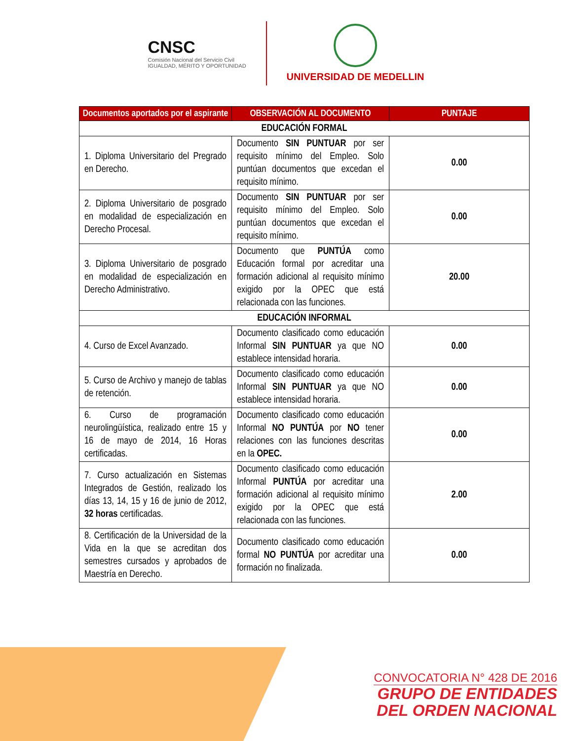CNSC
Comisión Nacional del Servicio Civil
IGUALDAD, MÉRITO Y OPORTUNIDAD
UNIVERSIDAD DE MEDELLIN
| Documentos aportados por el aspirante | OBSERVACIÓN AL DOCUMENTO | PUNTAJE |
| --- | --- | --- |
| EDUCACIÓN FORMAL | | |
| 1. Diploma Universitario del Pregrado en Derecho. | Documento SIN PUNTUAR por ser requisito mínimo del Empleo. Solo puntúan documentos que excedan el requisito mínimo. | 0.00 |
| 2. Diploma Universitario de posgrado en modalidad de especialización en Derecho Procesal. | Documento SIN PUNTUAR por ser requisito mínimo del Empleo. Solo puntúan documentos que excedan el requisito mínimo. | 0.00 |
| 3. Diploma Universitario de posgrado en modalidad de especialización en Derecho Administrativo. | Documento que PUNTÚA como Educación formal por acreditar una formación adicional al requisito mínimo exigido por la OPEC que está relacionada con las funciones. | 20.00 |
| EDUCACIÓN INFORMAL | | |
| 4. Curso de Excel Avanzado. | Documento clasificado como educación Informal SIN PUNTUAR ya que NO establece intensidad horaria. | 0.00 |
| 5. Curso de Archivo y manejo de tablas de retención. | Documento clasificado como educación Informal SIN PUNTUAR ya que NO establece intensidad horaria. | 0.00 |
| 6. Curso de programación neurolingüística, realizado entre 15 y 16 de mayo de 2014, 16 Horas certificadas. | Documento clasificado como educación Informal NO PUNTÚA por NO tener relaciones con las funciones descritas en la OPEC. | 0.00 |
| 7. Curso actualización en Sistemas Integrados de Gestión, realizado los días 13, 14, 15 y 16 de junio de 2012, 32 horas certificadas. | Documento clasificado como educación Informal PUNTÚA por acreditar una formación adicional al requisito mínimo exigido por la OPEC que está relacionada con las funciones. | 2.00 |
| 8. Certificación de la Universidad de la Vida en la que se acreditan dos semestres cursados y aprobados de Maestría en Derecho. | Documento clasificado como educación formal NO PUNTÚA por acreditar una formación no finalizada. | 0.00 |
CONVOCATORIA N° 428 DE 2016
GRUPO DE ENTIDADES
DEL ORDEN NACIONAL